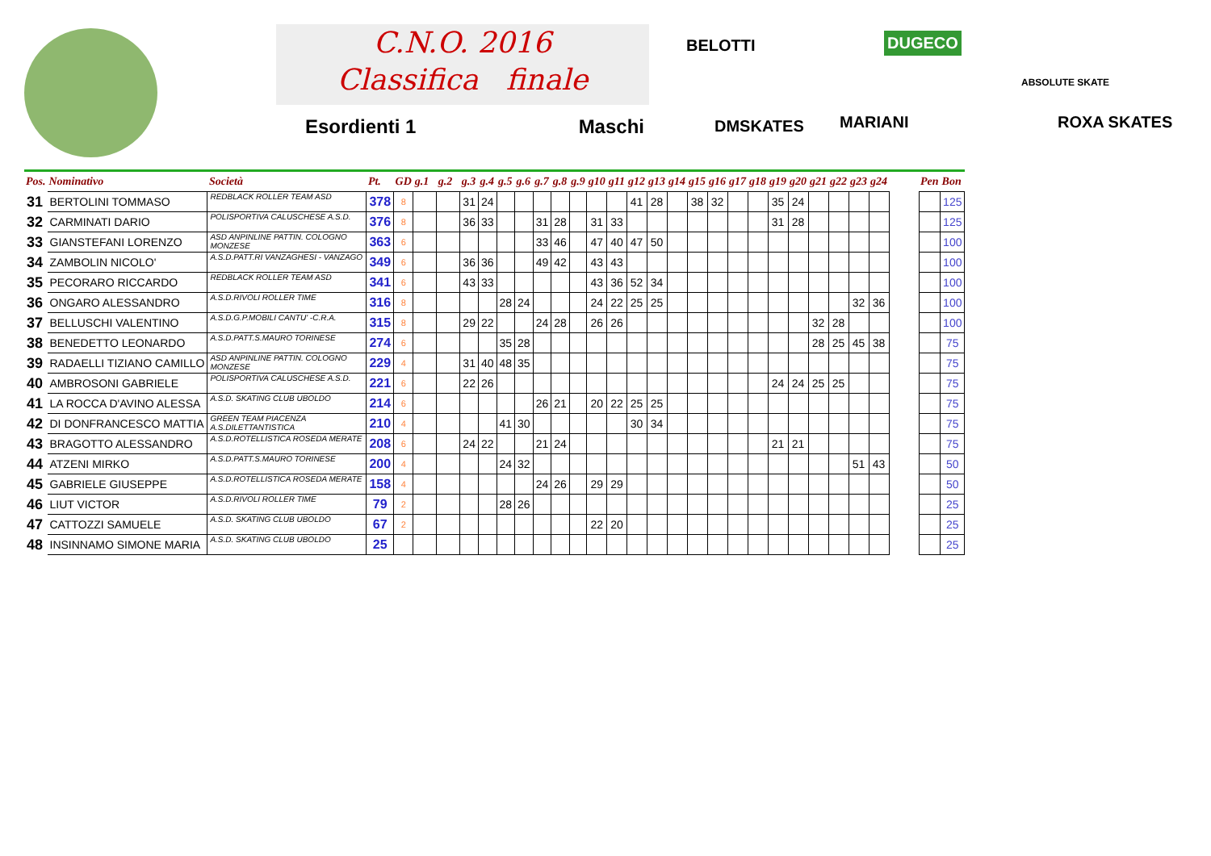C.N.O. 2016
Classifica finale
Esordienti 1 Maschi
BELOTTI DUGECO
ABSOLUTE SKATE
DMSKATES MARIANI ROXA SKATES
| Pos. | Nominativo | Società | Pt. | GD | g.1 | g.2 | g.3 | g.4 | g.5 | g.6 | g.7 | g.8 | g.9 | g10 | g11 | g12 | g13 | g14 | g15 | g16 | g17 | g18 | g19 | g20 | g21 | g22 | g23 | g24 | | Pen | Bon |
| --- | --- | --- | --- | --- | --- | --- | --- | --- | --- | --- | --- | --- | --- | --- | --- | --- | --- | --- | --- | --- | --- | --- | --- | --- | --- | --- | --- | --- | --- | --- | --- |
| 31 | BERTOLINI TOMMASO | REDBLACK ROLLER TEAM ASD | 378 | 8 | | | 31 | 24 | | | | | | | | 41 | 28 | | 38 | 32 | | | 35 | 24 | | | | | | | 125 |
| 32 | CARMINATI DARIO | POLISPORTIVA CALUSCHESE A.S.D. | 376 | 8 | | | 36 | 33 | | | 31 | 28 | | 31 | 33 | | | | | | | | 31 | 28 | | | | | | | 125 |
| 33 | GIANSTEFANI LORENZO | ASD ANPINLINE PATTIN. COLOGNO MONZESE | 363 | 6 | | | | | | | 33 | 46 | | 47 | 40 | 47 | 50 | | | | | | | | | | | | | | 100 |
| 34 | ZAMBOLIN NICOLO' | A.S.D.PATT.RI VANZAGHESI - VANZAGO | 349 | 6 | | | 36 | 36 | | | 49 | 42 | | 43 | 43 | | | | | | | | | | | | | | | | 100 |
| 35 | PECORARO RICCARDO | REDBLACK ROLLER TEAM ASD | 341 | 6 | | | 43 | 33 | | | | | | 43 | 36 | 52 | 34 | | | | | | | | | | | | | | 100 |
| 36 | ONGARO ALESSANDRO | A.S.D.RIVOLI ROLLER TIME | 316 | 8 | | | | | 28 | 24 | | | | 24 | 22 | 25 | 25 | | | | | | | | | | 32 | 36 | | | 100 |
| 37 | BELLUSCHI VALENTINO | A.S.D.G.P.MOBILI CANTU' -C.R.A. | 315 | 8 | | | 29 | 22 | | | 24 | 28 | | 26 | 26 | | | | | | | | | | 32 | 28 | | | | | 100 |
| 38 | BENEDETTO LEONARDO | A.S.D.PATT.S.MAURO TORINESE | 274 | 6 | | | | | 35 | 28 | | | | | | | | | | | | | | | 28 | 25 | 45 | 38 | | | 75 |
| 39 | RADAELLI TIZIANO CAMILLO | ASD ANPINLINE PATTIN. COLOGNO MONZESE | 229 | 4 | | | 31 | 40 | 48 | 35 | | | | | | | | | | | | | | | | | | | | | 75 |
| 40 | AMBROSONI GABRIELE | POLISPORTIVA CALUSCHESE A.S.D. | 221 | 6 | | | 22 | 26 | | | | | | | | | | | | | | | 24 | 24 | 25 | 25 | | | | | 75 |
| 41 | LA ROCCA D'AVINO ALESSA | A.S.D. SKATING CLUB UBOLDO | 214 | 6 | | | | | | | 26 | 21 | | 20 | 22 | 25 | 25 | | | | | | | | | | | | | | 75 |
| 42 | DI DONFRANCESCO MATTIA | GREEN TEAM PIACENZA A.S.DILETTANTISTICA | 210 | 4 | | | | | 41 | 30 | | | | | | 30 | 34 | | | | | | | | | | | | | | 75 |
| 43 | BRAGOTTO ALESSANDRO | A.S.D.ROTELLISTICA ROSEDA MERATE | 208 | 6 | | | 24 | 22 | | | 21 | 24 | | | | | | | | | | | 21 | 21 | | | | | | | 75 |
| 44 | ATZENI MIRKO | A.S.D.PATT.S.MAURO TORINESE | 200 | 4 | | | | | 24 | 32 | | | | | | | | | | | | | | | | | 51 | 43 | | | 50 |
| 45 | GABRIELE GIUSEPPE | A.S.D.ROTELLISTICA ROSEDA MERATE | 158 | 4 | | | | | | | 24 | 26 | | 29 | 29 | | | | | | | | | | | | | | | | 50 |
| 46 | LIUT VICTOR | A.S.D.RIVOLI ROLLER TIME | 79 | 2 | | | | | 28 | 26 | | | | | | | | | | | | | | | | | | | | | 25 |
| 47 | CATTOZZI SAMUELE | A.S.D. SKATING CLUB UBOLDO | 67 | 2 | | | | | | | | | | 22 | 20 | | | | | | | | | | | | | | | | 25 |
| 48 | INSINNAMO SIMONE MARIA | A.S.D. SKATING CLUB UBOLDO | 25 | | | | | | | | | | | | | | | | | | | | | | | | | | | | 25 |